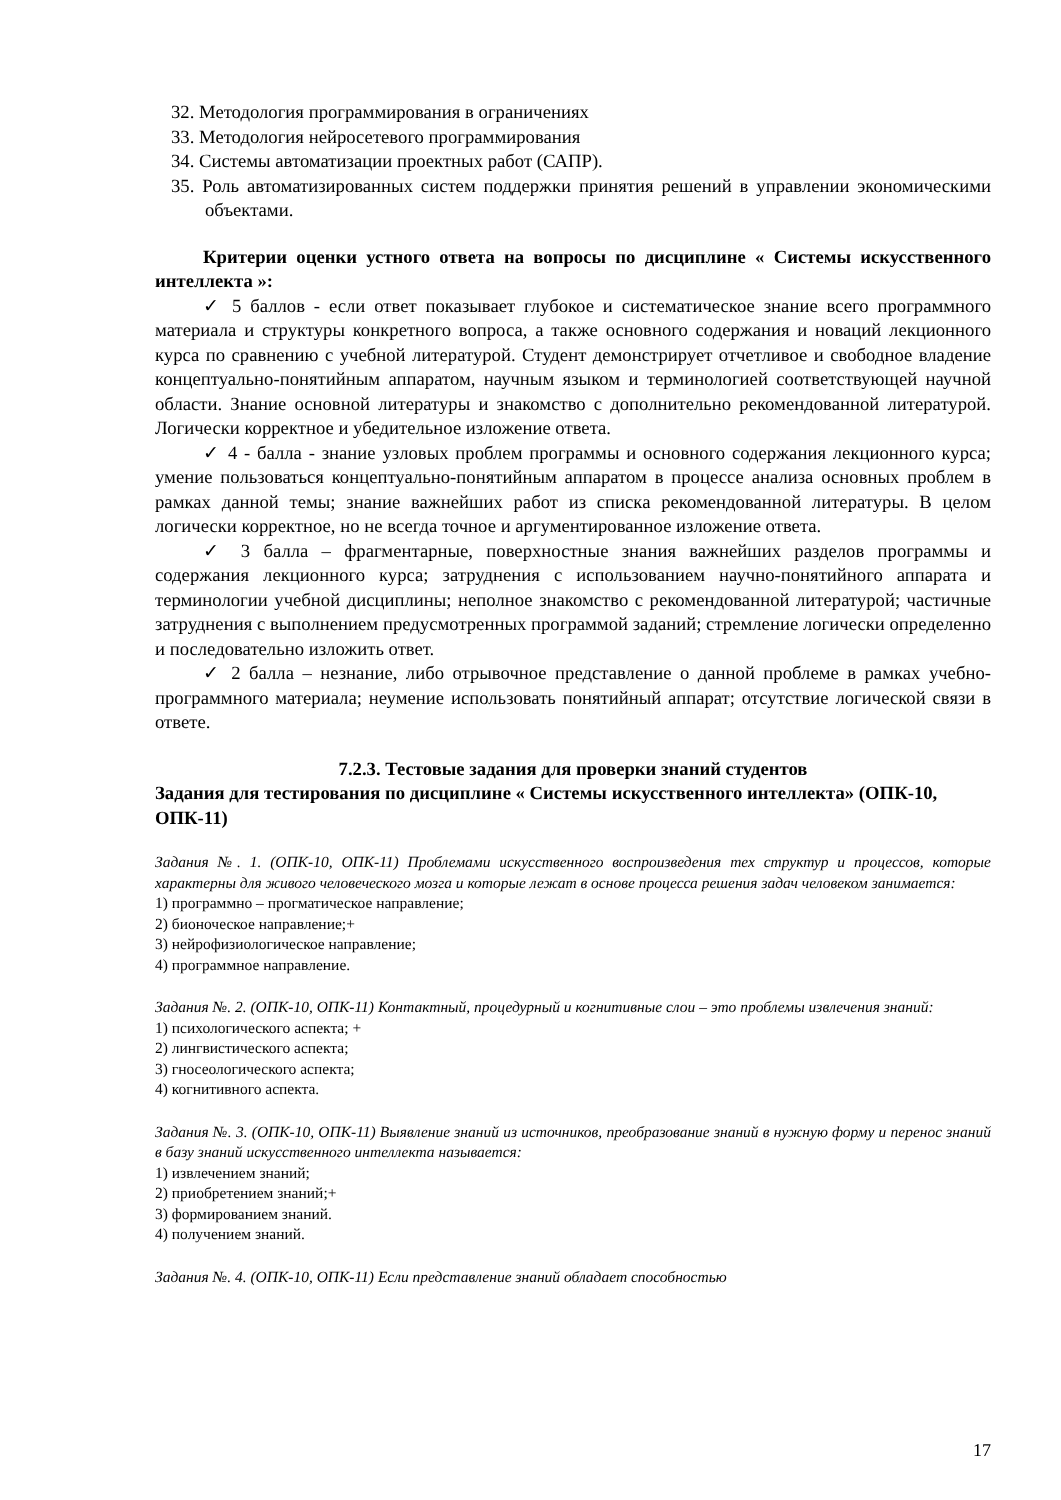32. Методология программирования в ограничениях
33. Методология нейросетевого программирования
34. Системы автоматизации проектных работ (САПР).
35. Роль автоматизированных систем поддержки принятия решений в управлении экономическими объектами.
Критерии оценки устного ответа на вопросы по дисциплине « Системы искусственного интеллекта »:
✓ 5 баллов - если ответ показывает глубокое и систематическое знание всего программного материала и структуры конкретного вопроса, а также основного содержания и новаций лекционного курса по сравнению с учебной литературой. Студент демонстрирует отчетливое и свободное владение концептуально-понятийным аппаратом, научным языком и терминологией соответствующей научной области. Знание основной литературы и знакомство с дополнительно рекомендованной литературой. Логически корректное и убедительное изложение ответа.
✓ 4 - балла - знание узловых проблем программы и основного содержания лекционного курса; умение пользоваться концептуально-понятийным аппаратом в процессе анализа основных проблем в рамках данной темы; знание важнейших работ из списка рекомендованной литературы. В целом логически корректное, но не всегда точное и аргументированное изложение ответа.
✓ 3 балла – фрагментарные, поверхностные знания важнейших разделов программы и содержания лекционного курса; затруднения с использованием научно-понятийного аппарата и терминологии учебной дисциплины; неполное знакомство с рекомендованной литературой; частичные затруднения с выполнением предусмотренных программой заданий; стремление логически определенно и последовательно изложить ответ.
✓ 2 балла – незнание, либо отрывочное представление о данной проблеме в рамках учебно-программного материала; неумение использовать понятийный аппарат; отсутствие логической связи в ответе.
7.2.3. Тестовые задания для проверки знаний студентов
Задания для тестирования по дисциплине « Системы искусственного интеллекта» (ОПК-10, ОПК-11)
Задания №. 1. (ОПК-10, ОПК-11) Проблемами искусственного воспроизведения тех структур и процессов, которые характерны для живого человеческого мозга и которые лежат в основе процесса решения задач человеком занимается:
1) программно – прогматическое направление;
2) бионоческое направление;+
3) нейрофизиологическое направление;
4) программное направление.
Задания №. 2. (ОПК-10, ОПК-11) Контактный, процедурный и когнитивные слои – это проблемы извлечения знаний:
1) психологического аспекта; +
2) лингвистического аспекта;
3) гносеологического аспекта;
4) когнитивного аспекта.
Задания №. 3. (ОПК-10, ОПК-11) Выявление знаний из источников, преобразование знаний в нужную форму и перенос знаний в базу знаний искусственного интеллекта называется:
1) извлечением знаний;
2) приобретением знаний;+
3) формированием знаний.
4) получением знаний.
Задания №. 4. (ОПК-10, ОПК-11) Если представление знаний обладает способностью
17